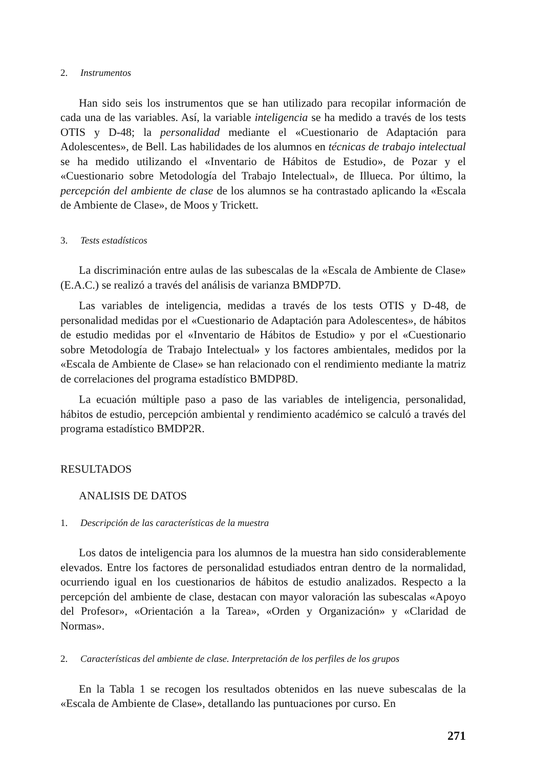2. Instrumentos
Han sido seis los instrumentos que se han utilizado para recopilar información de cada una de las variables. Así, la variable inteligencia se ha medido a través de los tests OTIS y D-48; la personalidad mediante el «Cuestionario de Adaptación para Adolescentes», de Bell. Las habilidades de los alumnos en técnicas de trabajo intelectual se ha medido utilizando el «Inventario de Hábitos de Estudio», de Pozar y el «Cuestionario sobre Metodología del Trabajo Intelectual», de Illueca. Por último, la percepción del ambiente de clase de los alumnos se ha contrastado aplicando la «Escala de Ambiente de Clase», de Moos y Trickett.
3. Tests estadísticos
La discriminación entre aulas de las subescalas de la «Escala de Ambiente de Clase» (E.A.C.) se realizó a través del análisis de varianza BMDP7D.
Las variables de inteligencia, medidas a través de los tests OTIS y D-48, de personalidad medidas por el «Cuestionario de Adaptación para Adolescentes», de hábitos de estudio medidas por el «Inventario de Hábitos de Estudio» y por el «Cuestionario sobre Metodología de Trabajo Intelectual» y los factores ambientales, medidos por la «Escala de Ambiente de Clase» se han relacionado con el rendimiento mediante la matriz de correlaciones del programa estadístico BMDP8D.
La ecuación múltiple paso a paso de las variables de inteligencia, personalidad, hábitos de estudio, percepción ambiental y rendimiento académico se calculó a través del programa estadístico BMDP2R.
RESULTADOS
ANALISIS DE DATOS
1. Descripción de las características de la muestra
Los datos de inteligencia para los alumnos de la muestra han sido considerablemente elevados. Entre los factores de personalidad estudiados entran dentro de la normalidad, ocurriendo igual en los cuestionarios de hábitos de estudio analizados. Respecto a la percepción del ambiente de clase, destacan con mayor valoración las subescalas «Apoyo del Profesor», «Orientación a la Tarea», «Orden y Organización» y «Claridad de Normas».
2. Características del ambiente de clase. Interpretación de los perfiles de los grupos
En la Tabla 1 se recogen los resultados obtenidos en las nueve subescalas de la «Escala de Ambiente de Clase», detallando las puntuaciones por curso. En
271